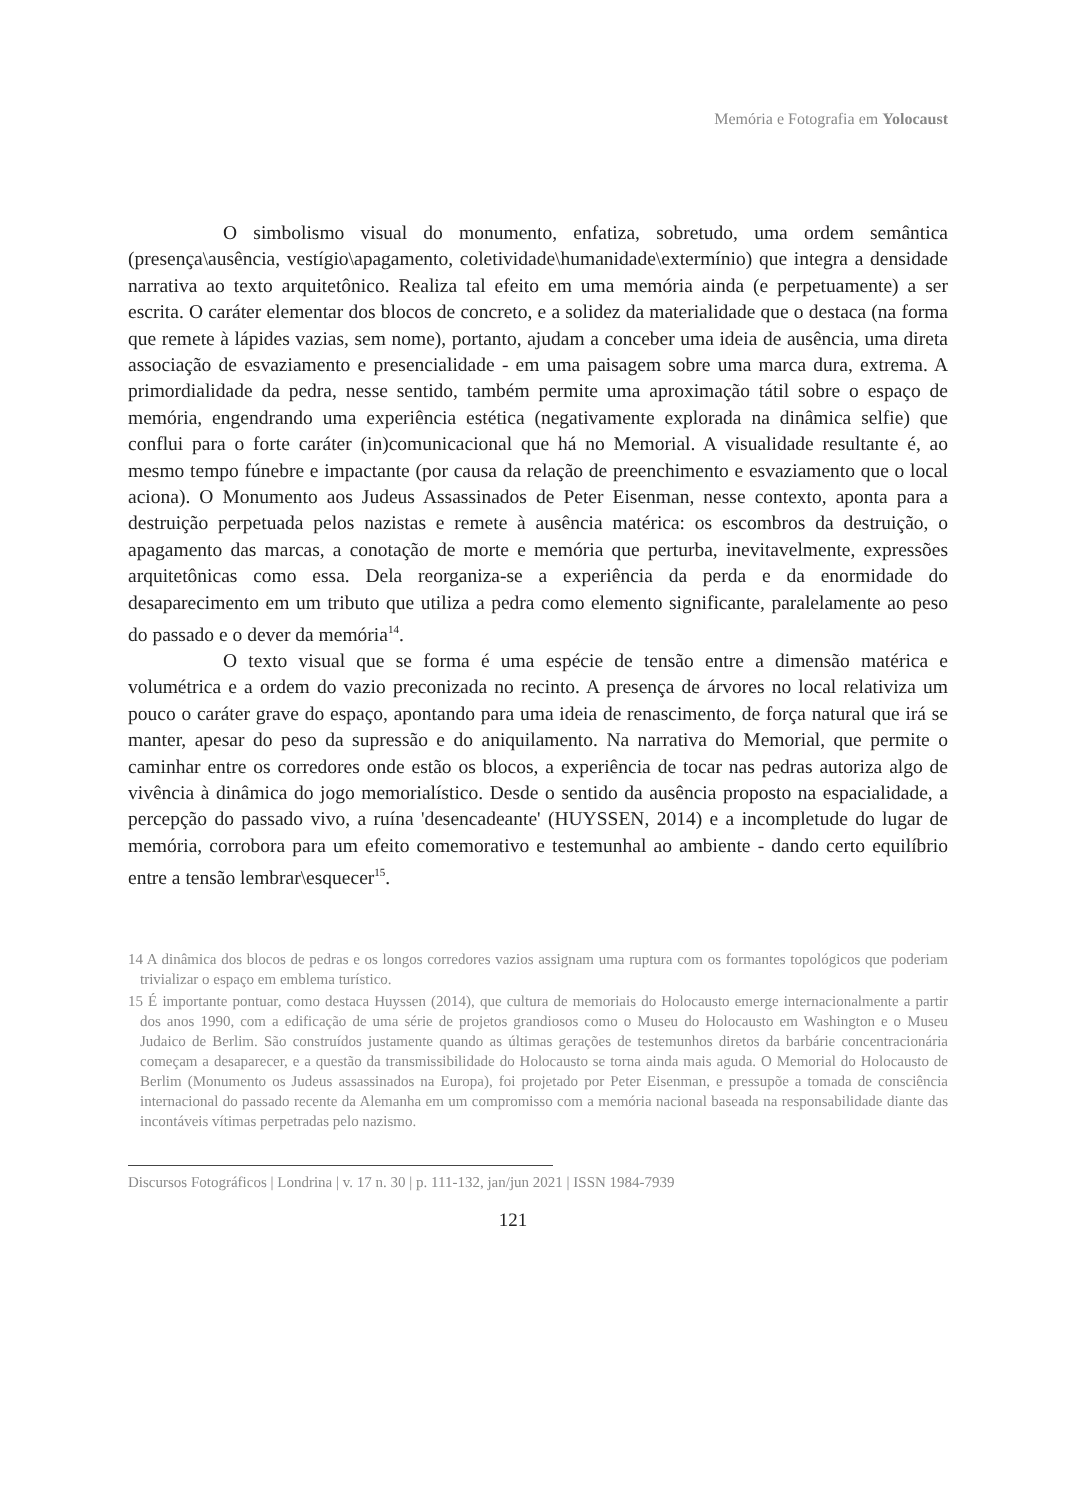Memória e Fotografia em Yolocaust
O simbolismo visual do monumento, enfatiza, sobretudo, uma ordem semântica (presença\ausência, vestígio\apagamento, coletividade\humanidade\extermínio) que integra a densidade narrativa ao texto arquitetônico. Realiza tal efeito em uma memória ainda (e perpetuamente) a ser escrita. O caráter elementar dos blocos de concreto, e a solidez da materialidade que o destaca (na forma que remete à lápides vazias, sem nome), portanto, ajudam a conceber uma ideia de ausência, uma direta associação de esvaziamento e presencialidade - em uma paisagem sobre uma marca dura, extrema. A primordialidade da pedra, nesse sentido, também permite uma aproximação tátil sobre o espaço de memória, engendrando uma experiência estética (negativamente explorada na dinâmica selfie) que conflui para o forte caráter (in)comunicacional que há no Memorial. A visualidade resultante é, ao mesmo tempo fúnebre e impactante (por causa da relação de preenchimento e esvaziamento que o local aciona). O Monumento aos Judeus Assassinados de Peter Eisenman, nesse contexto, aponta para a destruição perpetuada pelos nazistas e remete à ausência matérica: os escombros da destruição, o apagamento das marcas, a conotação de morte e memória que perturba, inevitavelmente, expressões arquitetônicas como essa. Dela reorganiza-se a experiência da perda e da enormidade do desaparecimento em um tributo que utiliza a pedra como elemento significante, paralelamente ao peso do passado e o dever da memória<sup>14</sup>.
O texto visual que se forma é uma espécie de tensão entre a dimensão matérica e volumétrica e a ordem do vazio preconizada no recinto. A presença de árvores no local relativiza um pouco o caráter grave do espaço, apontando para uma ideia de renascimento, de força natural que irá se manter, apesar do peso da supressão e do aniquilamento. Na narrativa do Memorial, que permite o caminhar entre os corredores onde estão os blocos, a experiência de tocar nas pedras autoriza algo de vivência à dinâmica do jogo memorialístico. Desde o sentido da ausência proposto na espacialidade, a percepção do passado vivo, a ruína 'desencadeante' (HUYSSEN, 2014) e a incompletude do lugar de memória, corrobora para um efeito comemorativo e testemunhal ao ambiente - dando certo equilíbrio entre a tensão lembrar\esquecer<sup>15</sup>.
14 A dinâmica dos blocos de pedras e os longos corredores vazios assignam uma ruptura com os formantes topológicos que poderiam trivializar o espaço em emblema turístico.
15 É importante pontuar, como destaca Huyssen (2014), que cultura de memoriais do Holocausto emerge internacionalmente a partir dos anos 1990, com a edificação de uma série de projetos grandiosos como o Museu do Holocausto em Washington e o Museu Judaico de Berlim. São construídos justamente quando as últimas gerações de testemunhos diretos da barbárie concentracionária começam a desaparecer, e a questão da transmissibilidade do Holocausto se torna ainda mais aguda. O Memorial do Holocausto de Berlim (Monumento os Judeus assassinados na Europa), foi projetado por Peter Eisenman, e pressupõe a tomada de consciência internacional do passado recente da Alemanha em um compromisso com a memória nacional baseada na responsabilidade diante das incontáveis vítimas perpetradas pelo nazismo.
Discursos Fotográficos | Londrina | v. 17 n. 30 | p. 111-132, jan/jun 2021 | ISSN 1984-7939
121